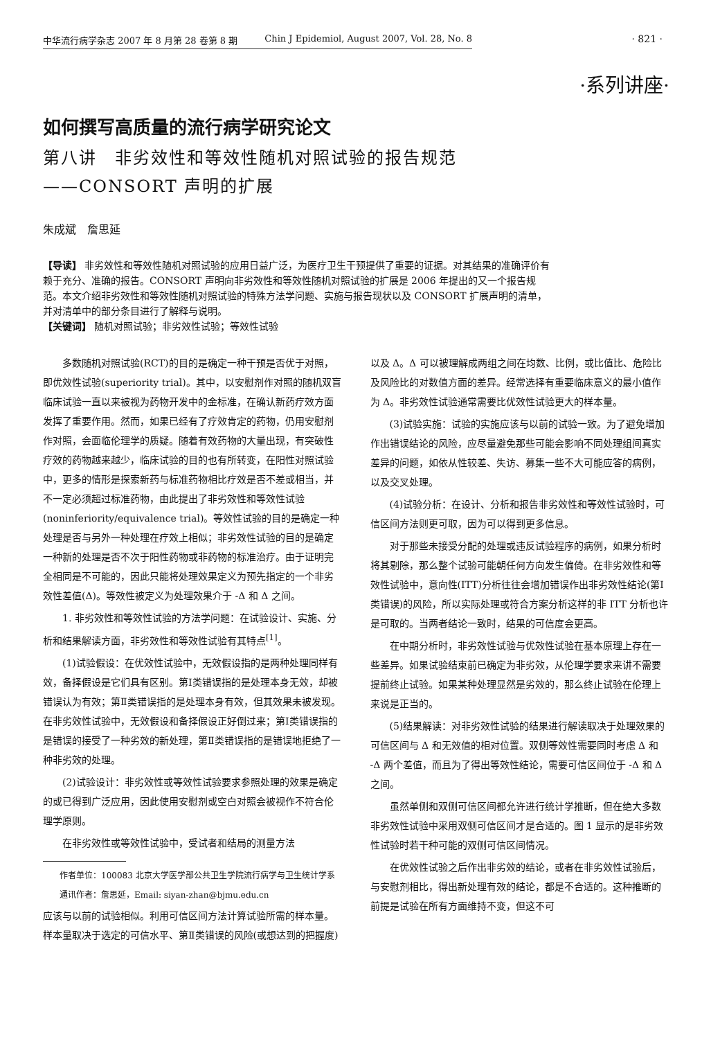中华流行病学杂志 2007 年 8 月第 28 卷第 8 期 Chin J Epidemiol, August 2007, Vol. 28, No. 8
· 821 ·
·系列讲座·
如何撰写高质量的流行病学研究论文
第八讲　非劣效性和等效性随机对照试验的报告规范
——CONSORT 声明的扩展
朱成斌　詹思延
【导读】 非劣效性和等效性随机对照试验的应用日益广泛，为医疗卫生干预提供了重要的证据。对其结果的准确评价有赖于充分、准确的报告。CONSORT 声明向非劣效性和等效性随机对照试验的扩展是 2006 年提出的又一个报告规范。本文介绍非劣效性和等效性随机对照试验的特殊方法学问题、实施与报告现状以及 CONSORT 扩展声明的清单，并对清单中的部分条目进行了解释与说明。
【关键词】 随机对照试验；非劣效性试验；等效性试验
多数随机对照试验(RCT)的目的是确定一种干预是否优于对照，即优效性试验(superiority trial)。其中，以安慰剂作对照的随机双盲临床试验一直以来被视为药物开发中的金标准，在确认新药疗效方面发挥了重要作用。然而，如果已经有了疗效肯定的药物，仍用安慰剂作对照，会面临伦理学的质疑。随着有效药物的大量出现，有突破性疗效的药物越来越少，临床试验的目的也有所转变，在阳性对照试验中，更多的情形是探索新药与标准药物相比疗效是否不差或相当，并不一定必须超过标准药物，由此提出了非劣效性和等效性试验(noninferiority/equivalence trial)。等效性试验的目的是确定一种处理是否与另外一种处理在疗效上相似；非劣效性试验的目的是确定一种新的处理是否不次于阳性药物或非药物的标准治疗。由于证明完全相同是不可能的，因此只能将处理效果定义为预先指定的一个非劣效性差值(Δ)。等效性被定义为处理效果介于 -Δ 和 Δ 之间。
1. 非劣效性和等效性试验的方法学问题：在试验设计、实施、分析和结果解读方面，非劣效性和等效性试验有其特点<sup>[1]</sup>。
(1)试验假设：在优效性试验中，无效假设指的是两种处理同样有效，备择假设是它们具有区别。第Ⅰ类错误指的是处理本身无效，却被错误认为有效；第Ⅱ类错误指的是处理本身有效，但其效果未被发现。在非劣效性试验中，无效假设和备择假设正好倒过来；第Ⅰ类错误指的是错误的接受了一种劣效的新处理，第Ⅱ类错误指的是错误地拒绝了一种非劣效的处理。
(2)试验设计：非劣效性或等效性试验要求参照处理的效果是确定的或已得到广泛应用，因此使用安慰剂或空白对照会被视作不符合伦理学原则。
在非劣效性或等效性试验中，受试者和结局的测量方法
作者单位：100083 北京大学医学部公共卫生学院流行病学与卫生统计学系
通讯作者：詹思延，Email: siyan-zhan@bjmu.edu.cn
应该与以前的试验相似。利用可信区间方法计算试验所需的样本量。样本量取决于选定的可信水平、第Ⅱ类错误的风险(或想达到的把握度)以及 Δ。Δ 可以被理解成两组之间在均数、比例，或比值比、危险比及风险比的对数值方面的差异。经常选择有重要临床意义的最小值作为 Δ。非劣效性试验通常需要比优效性试验更大的样本量。
(3)试验实施：试验的实施应该与以前的试验一致。为了避免增加作出错误结论的风险，应尽量避免那些可能会影响不同处理组间真实差异的问题，如依从性较差、失访、募集一些不大可能应答的病例，以及交叉处理。
(4)试验分析：在设计、分析和报告非劣效性和等效性试验时，可信区间方法则更可取，因为可以得到更多信息。
对于那些未接受分配的处理或违反试验程序的病例，如果分析时将其剔除，那么整个试验可能朝任何方向发生偏倚。在非劣效性和等效性试验中，意向性(ITT)分析往往会增加错误作出非劣效性结论(第Ⅰ类错误)的风险，所以实际处理或符合方案分析这样的非 ITT 分析也许是可取的。当两者结论一致时，结果的可信度会更高。
在中期分析时，非劣效性试验与优效性试验在基本原理上存在一些差异。如果试验结束前已确定为非劣效，从伦理学要求来讲不需要提前终止试验。如果某种处理显然是劣效的，那么终止试验在伦理上来说是正当的。
(5)结果解读：对非劣效性试验的结果进行解读取决于处理效果的可信区间与 Δ 和无效值的相对位置。双侧等效性需要同时考虑 Δ 和 -Δ 两个差值，而且为了得出等效性结论，需要可信区间位于 -Δ 和 Δ 之间。
虽然单侧和双侧可信区间都允许进行统计学推断，但在绝大多数非劣效性试验中采用双侧可信区间才是合适的。图 1 显示的是非劣效性试验时若干种可能的双侧可信区间情况。
在优效性试验之后作出非劣效的结论，或者在非劣效性试验后，与安慰剂相比，得出新处理有效的结论，都是不合适的。这种推断的前提是试验在所有方面维持不变，但这不可